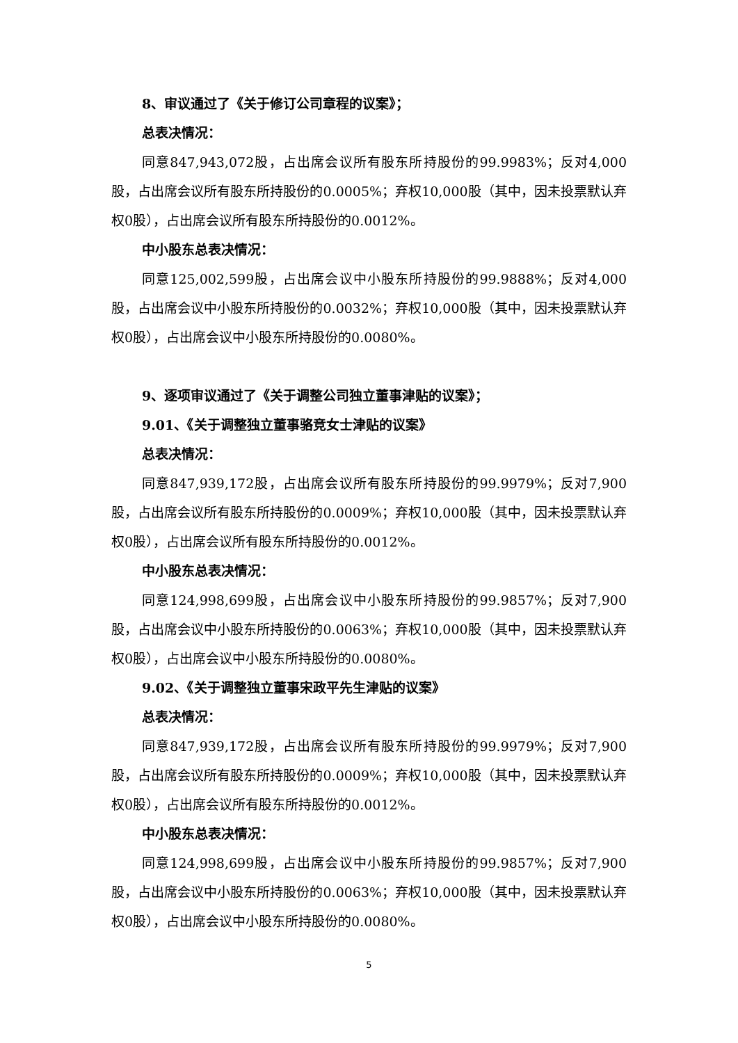8、审议通过了《关于修订公司章程的议案》；
总表决情况：
同意847,943,072股，占出席会议所有股东所持股份的99.9983%；反对4,000股，占出席会议所有股东所持股份的0.0005%；弃权10,000股（其中，因未投票默认弃权0股），占出席会议所有股东所持股份的0.0012%。
中小股东总表决情况：
同意125,002,599股，占出席会议中小股东所持股份的99.9888%；反对4,000股，占出席会议中小股东所持股份的0.0032%；弃权10,000股（其中，因未投票默认弃权0股），占出席会议中小股东所持股份的0.0080%。
9、逐项审议通过了《关于调整公司独立董事津贴的议案》；
9.01、《关于调整独立董事骆竞女士津贴的议案》
总表决情况：
同意847,939,172股，占出席会议所有股东所持股份的99.9979%；反对7,900股，占出席会议所有股东所持股份的0.0009%；弃权10,000股（其中，因未投票默认弃权0股），占出席会议所有股东所持股份的0.0012%。
中小股东总表决情况：
同意124,998,699股，占出席会议中小股东所持股份的99.9857%；反对7,900股，占出席会议中小股东所持股份的0.0063%；弃权10,000股（其中，因未投票默认弃权0股），占出席会议中小股东所持股份的0.0080%。
9.02、《关于调整独立董事宋政平先生津贴的议案》
总表决情况：
同意847,939,172股，占出席会议所有股东所持股份的99.9979%；反对7,900股，占出席会议所有股东所持股份的0.0009%；弃权10,000股（其中，因未投票默认弃权0股），占出席会议所有股东所持股份的0.0012%。
中小股东总表决情况：
同意124,998,699股，占出席会议中小股东所持股份的99.9857%；反对7,900股，占出席会议中小股东所持股份的0.0063%；弃权10,000股（其中，因未投票默认弃权0股），占出席会议中小股东所持股份的0.0080%。
5